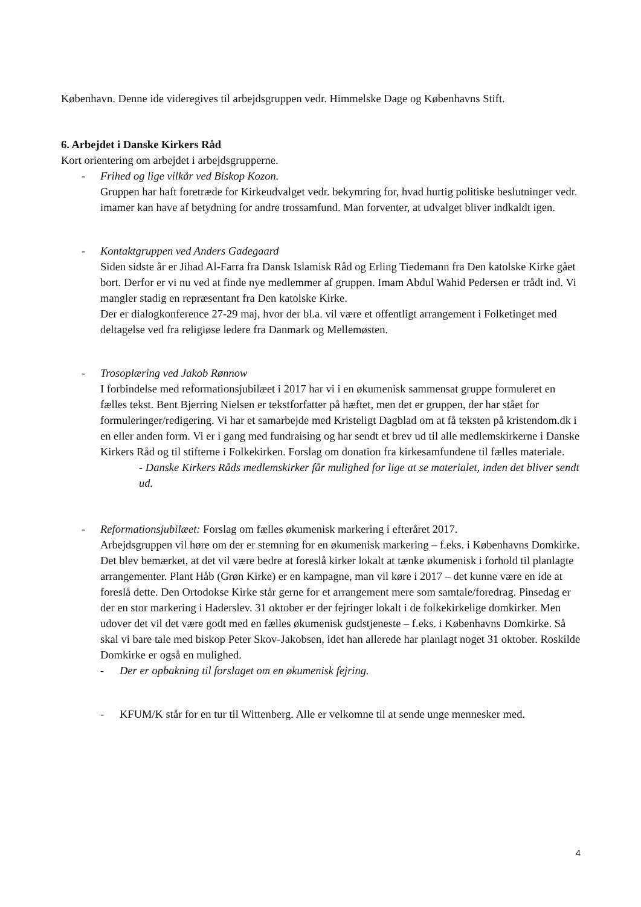København. Denne ide videregives til arbejdsgruppen vedr. Himmelske Dage og Københavns Stift.
6. Arbejdet i Danske Kirkers Råd
Kort orientering om arbejdet i arbejdsgrupperne.
- Frihed og lige vilkår ved Biskop Kozon.
Gruppen har haft foretræde for Kirkeudvalget vedr. bekymring for, hvad hurtig politiske beslutninger vedr. imamer kan have af betydning for andre trossamfund. Man forventer, at udvalget bliver indkaldt igen.
- Kontaktgruppen ved Anders Gadegaard
Siden sidste år er Jihad Al-Farra fra Dansk Islamisk Råd og Erling Tiedemann fra Den katolske Kirke gået bort. Derfor er vi nu ved at finde nye medlemmer af gruppen. Imam Abdul Wahid Pedersen er trådt ind. Vi mangler stadig en repræsentant fra Den katolske Kirke.
Der er dialogkonference 27-29 maj, hvor der bl.a. vil være et offentligt arrangement i Folketinget med deltagelse ved fra religiøse ledere fra Danmark og Mellemøsten.
- Trosoplæring ved Jakob Rønnow
I forbindelse med reformationsjubilæet i 2017 har vi i en økumenisk sammensat gruppe formuleret en fælles tekst. Bent Bjerring Nielsen er tekstforfatter på hæftet, men det er gruppen, der har stået for formuleringer/redigering. Vi har et samarbejde med Kristeligt Dagblad om at få teksten på kristendom.dk i en eller anden form. Vi er i gang med fundraising og har sendt et brev ud til alle medlemskirkerne i Danske Kirkers Råd og til stifterne i Folkekirken. Forslag om donation fra kirkesamfundene til fælles materiale.
- Danske Kirkers Råds medlemskirker får mulighed for lige at se materialet, inden det bliver sendt ud.
- Reformationsjubilæet: Forslag om fælles økumenisk markering i efteråret 2017.
Arbejdsgruppen vil høre om der er stemning for en økumenisk markering – f.eks. i Københavns Domkirke. Det blev bemærket, at det vil være bedre at foreslå kirker lokalt at tænke økumenisk i forhold til planlagte arrangementer. Plant Håb (Grøn Kirke) er en kampagne, man vil køre i 2017 – det kunne være en ide at foreslå dette. Den Ortodokse Kirke står gerne for et arrangement mere som samtale/foredrag. Pinsedag er der en stor markering i Haderslev. 31 oktober er der fejringer lokalt i de folkekirkelige domkirker. Men udover det vil det være godt med en fælles økumenisk gudstjeneste – f.eks. i Københavns Domkirke. Så skal vi bare tale med biskop Peter Skov-Jakobsen, idet han allerede har planlagt noget 31 oktober. Roskilde Domkirke er også en mulighed.
- Der er opbakning til forslaget om en økumenisk fejring.
- KFUM/K står for en tur til Wittenberg. Alle er velkomne til at sende unge mennesker med.
4